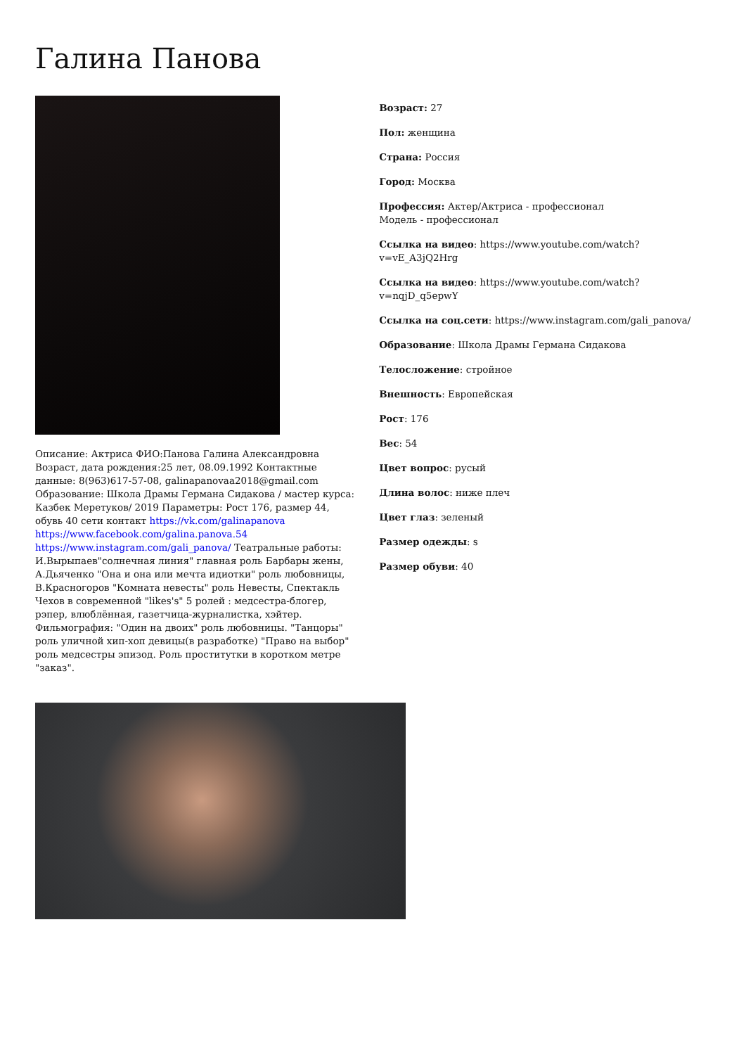Галина Панова
Описание: Актриса ФИО:Панова Галина Александровна Возраст, дата рождения:25 лет, 08.09.1992 Контактные данные: 8(963)617-57-08, galinapanovaa2018@gmail.com Образование: Школа Драмы Германа Сидакова / мастер курса: Казбек Меретуков/ 2019 Параметры: Рост 176, размер 44, обувь 40 сети контакт https://vk.com/galinapanova https://www.facebook.com/galina.panova.54 https://www.instagram.com/gali_panova/ Театральные работы: И.Вырыпаев"солнечная линия" главная роль Барбары жены, А.Дьяченко "Она и она или мечта идиотки" роль любовницы, В.Красногоров "Комната невесты" роль Невесты, Спектакль Чехов в современной "likes's" 5 ролей : медсестра-блогер, рэпер, влюблённая, газетчица-журналистка, хэйтер. Фильмография: "Один на двоих" роль любовницы. "Танцоры" роль уличной хип-хоп девицы(в разработке) "Право на выбор" роль медсестры эпизод. Роль проститутки в коротком метре "заказ".
Возраст: 27
Пол: женщина
Страна: Россия
Город: Москва
Профессия: Актер/Актриса - профессионал
Модель - профессионал
Ссылка на видео: https://www.youtube.com/watch?v=vE_A3jQ2Hrg
Ссылка на видео: https://www.youtube.com/watch?v=nqjD_q5epwY
Ссылка на соц.сети: https://www.instagram.com/gali_panova/
Образование: Школа Драмы Германа Сидакова
Телосложение: стройное
Внешность: Европейская
Рост: 176
Вес: 54
Цвет вопрос: русый
Длина волос: ниже плеч
Цвет глаз: зеленый
Размер одежды: s
Размер обуви: 40